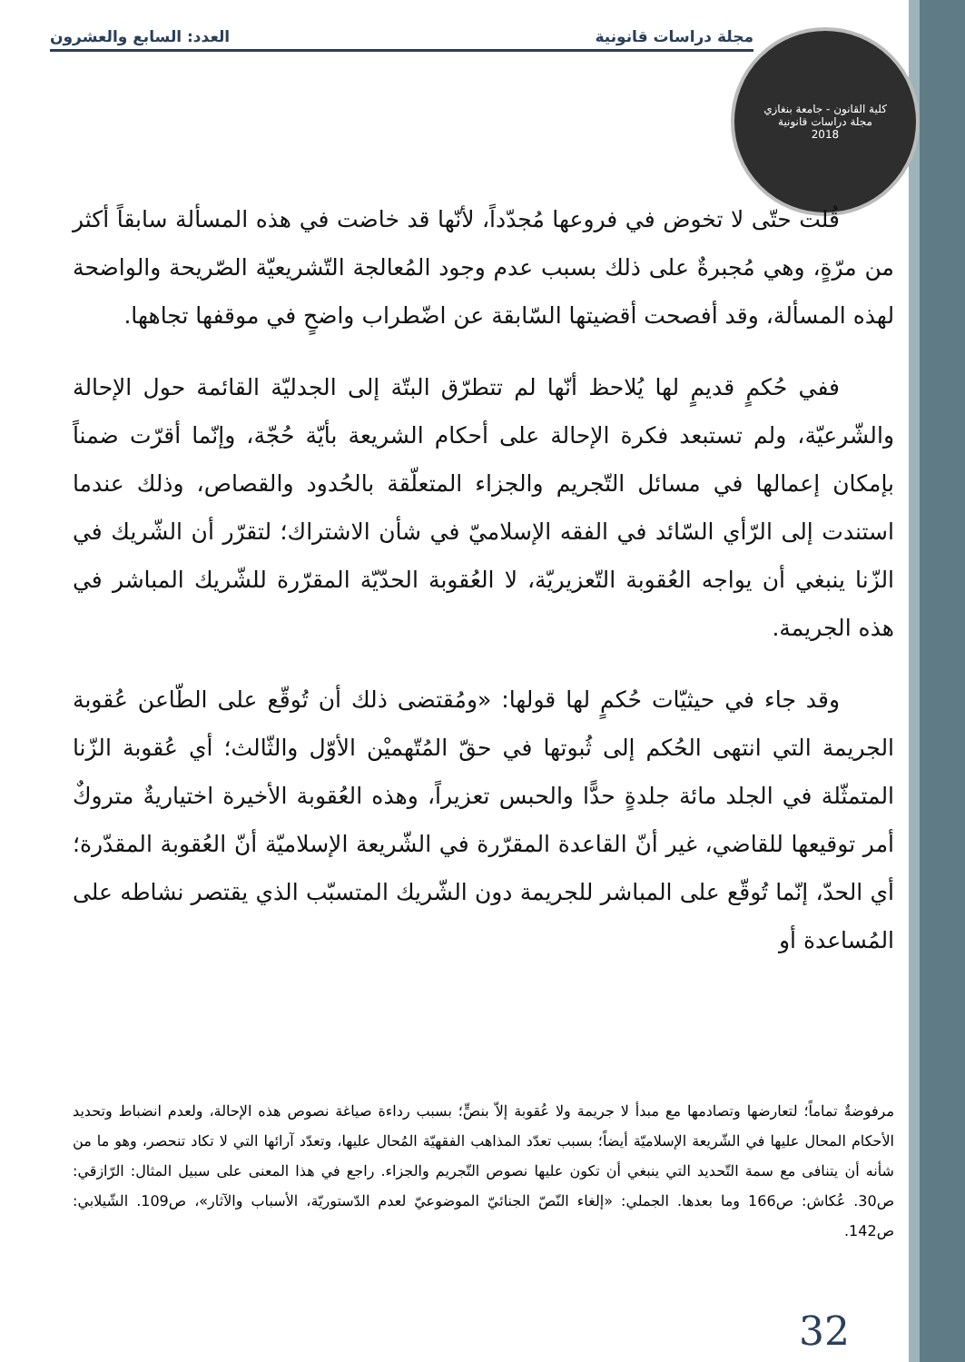مجلة دراسات قانونية العدد: السابع والعشرون
كلية القانون - جامعة بنغازي
مجلة دراسات قانونية
2018
قُلت حتّى لا تخوض في فروعها مُجدّداً، لأنّها قد خاضت في هذه المسألة سابقاً أكثر من مرّةٍ، وهي مُجبرةٌ على ذلك بسبب عدم وجود المُعالجة التّشريعيّة الصّريحة والواضحة لهذه المسألة، وقد أفصحت أقضيتها السّابقة عن اضّطراب واضحٍ في موقفها تجاهها.
ففي حُكمٍ قديمٍ لها يُلاحظ أنّها لم تتطرّق البتّة إلى الجدليّة القائمة حول الإحالة والشّرعيّة، ولم تستبعد فكرة الإحالة على أحكام الشريعة بأيّة حُجّة، وإنّما أقرّت ضمناً بإمكان إعمالها في مسائل التّجريم والجزاء المتعلّقة بالحُدود والقصاص، وذلك عندما استندت إلى الرّأي السّائد في الفقه الإسلاميّ في شأن الاشتراك؛ لتقرّر أن الشّريك في الزّنا ينبغي أن يواجه العُقوبة التّعزيريّة، لا العُقوبة الحدّيّة المقرّرة للشّريك المباشر في هذه الجريمة.
وقد جاء في حيثيّات حُكمٍ لها قولها: «ومُقتضى ذلك أن تُوقّع على الطّاعن عُقوبة الجريمة التي انتهى الحُكم إلى ثُبوتها في حقّ المُتّهميْن الأوّل والثّالث؛ أي عُقوبة الزّنا المتمثّلة في الجلد مائة جلدةٍ حدًّا والحبس تعزيراً، وهذه العُقوبة الأخيرة اختياريةٌ متروكٌ أمر توقيعها للقاضي، غير أنّ القاعدة المقرّرة في الشّريعة الإسلاميّة أنّ العُقوبة المقدّرة؛ أي الحدّ، إنّما تُوقّع على المباشر للجريمة دون الشّريك المتسبّب الذي يقتصر نشاطه على المُساعدة أو
مرفوضةٌ تماماً؛ لتعارضها وتصادمها مع مبدأ لا جريمة ولا عُقوبة إلاّ بنصٍّ؛ بسبب رداءة صياغة نصوص هذه الإحالة، ولعدم انضباط وتحديد الأحكام المحال عليها في الشّريعة الإسلاميّة أيضاً؛ بسبب تعدّد المذاهب الفقهيّة المُحال عليها، وتعدّد آرائها التي لا تكاد تنحصر، وهو ما من شأنه أن يتنافى مع سمة التّحديد التي ينبغي أن تكون عليها نصوص التّجريم والجزاء. راجع في هذا المعنى على سبيل المثال: الرّازقي: ص30. عُكاش: ص166 وما بعدها. الجملي: «إلغاء النّصّ الجنائيّ الموضوعيّ لعدم الدّستوريّة، الأسباب والآثار»، ص109. الشّيلابي: ص142.
32